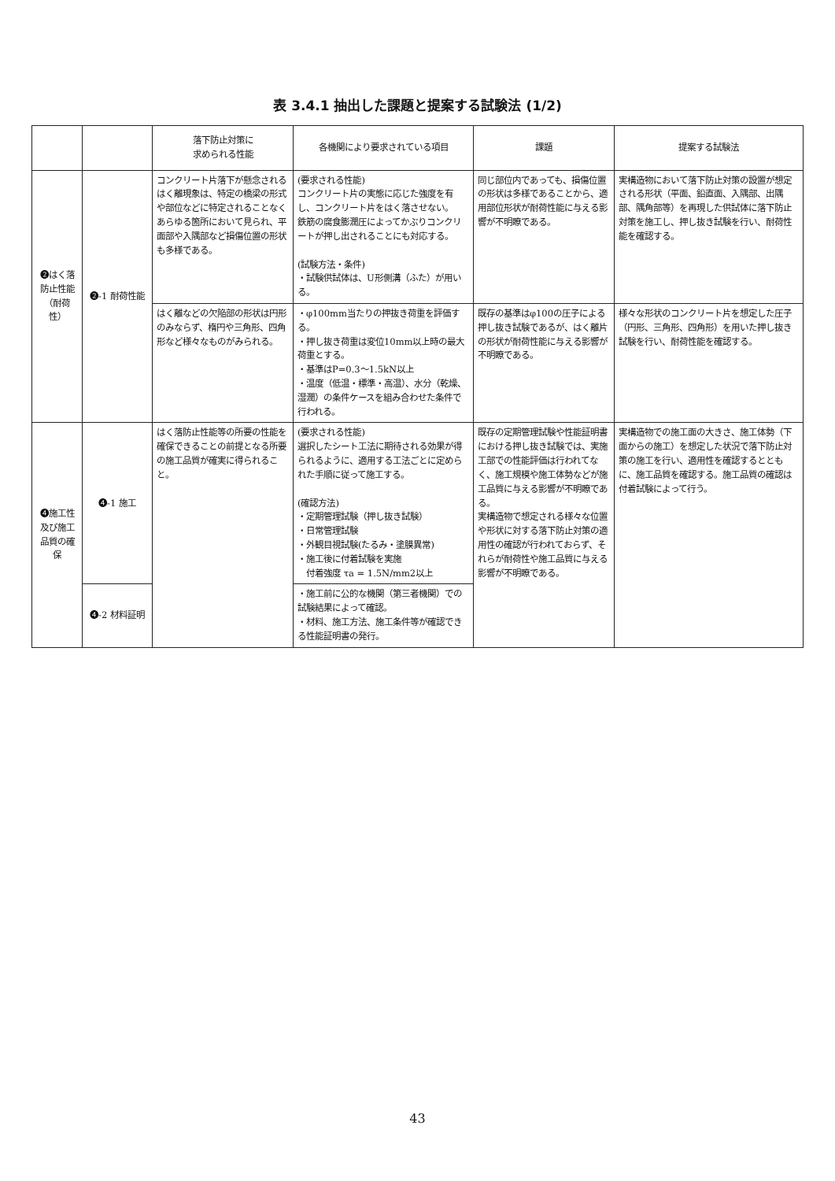表 3.4.1 抽出した課題と提案する試験法 (1/2)
| | | 落下防止対策に 求められる性能 | 各機関により要求されている項目 | 課題 | 提案する試験法 |
| --- | --- | --- | --- | --- | --- |
| ❷はく落防止性能（耐荷性） | ❷-1 耐荷性能 | コンクリート片落下が懸念されるはく離現象は、特定の橋梁の形式や部位などに特定されることなくあらゆる箇所において見られ、平面部や入隅部など損傷位置の形状も多様である。 | (要求される性能) コンクリート片の実態に応じた強度を有し、コンクリート片をはく落させない。 鉄筋の腐食膨潤圧によってかぶりコンクリートが押し出されることにも対応する。 (試験方法・条件) ・試験供試体は、U形側溝（ふた）が用いる。 | 同じ部位内であっても、損傷位置の形状は多様であることから、適用部位形状が耐荷性能に与える影響が不明瞭である。 | 実構造物において落下防止対策の設置が想定される形状（平面、鉛直面、入隅部、出隅部、隅角部等）を再現した供試体に落下防止対策を施工し、押し抜き試験を行い、耐荷性能を確認する。 |
| | | はく離などの欠陥部の形状は円形のみならず、楕円や三角形、四角形など様々なものがみられる。 | ・φ100mm当たりの押抜き荷重を評価する。 ・押し抜き荷重は変位10mm以上時の最大荷重とする。 ・基準はP=0.3～1.5kN以上 ・温度（低温・標準・高温）、水分（乾燥、湿潤）の条件ケースを組み合わせた条件で行われる。 | 既存の基準はφ100の圧子による押し抜き試験であるが、はく離片の形状が耐荷性能に与える影響が不明瞭である。 | 様々な形状のコンクリート片を想定した圧子（円形、三角形、四角形）を用いた押し抜き試験を行い、耐荷性能を確認する。 |
| ❹施工性及び施工品質の確保 | ❹-1 施工 | はく落防止性能等の所要の性能を確保できることの前提となる所要の施工品質が確実に得られること。 | (要求される性能) 選択したシート工法に期待される効果が得られるように、適用する工法ごとに定められた手順に従って施工する。 (確認方法) ・定期管理試験（押し抜き試験） ・日常管理試験 ・外観目視試験(たるみ・塗膜異常) ・施工後に付着試験を実施 付着強度 τa = 1.5N/mm2以上 | 既存の定期管理試験や性能証明書における押し抜き試験では、実施工部での性能評価は行われてなく、施工規模や施工体勢などが施工品質に与える影響が不明瞭である。 実構造物で想定される様々な位置や形状に対する落下防止対策の適用性の確認が行われておらず、それらが耐荷性や施工品質に与える影響が不明瞭である。 | 実構造物での施工面の大きさ、施工体勢（下面からの施工）を想定した状況で落下防止対策の施工を行い、適用性を確認するとともに、施工品質を確認する。施工品質の確認は付着試験によって行う。 |
| | ❹-2 材料証明 | | ・施工前に公的な機関（第三者機関）での試験結果によって確認。 ・材料、施工方法、施工条件等が確認できる性能証明書の発行。 | | |
43